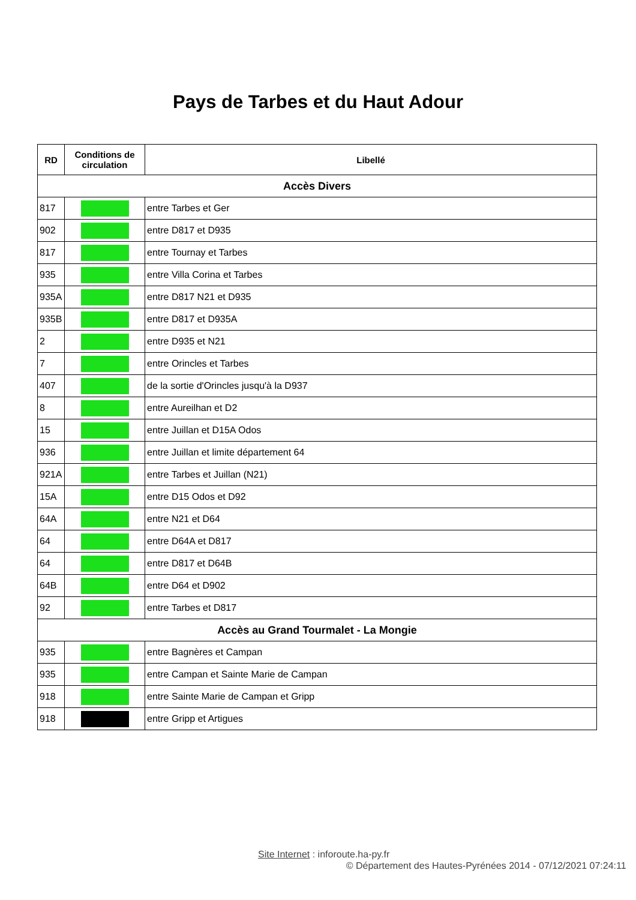Pays de Tarbes et du Haut Adour
| RD | Conditions de circulation | Libellé |
| --- | --- | --- |
| Accès Divers | | |
| 817 | | entre Tarbes et Ger |
| 902 | | entre D817 et D935 |
| 817 | | entre Tournay et Tarbes |
| 935 | | entre Villa Corina et Tarbes |
| 935A | | entre D817 N21 et D935 |
| 935B | | entre D817 et D935A |
| 2 | | entre D935 et N21 |
| 7 | | entre Orincles et Tarbes |
| 407 | | de la sortie d'Orincles jusqu'à la D937 |
| 8 | | entre Aureilhan et D2 |
| 15 | | entre Juillan et D15A Odos |
| 936 | | entre Juillan et limite département 64 |
| 921A | | entre Tarbes et Juillan (N21) |
| 15A | | entre D15 Odos et D92 |
| 64A | | entre N21 et D64 |
| 64 | | entre D64A et D817 |
| 64 | | entre D817 et D64B |
| 64B | | entre D64 et D902 |
| 92 | | entre Tarbes et D817 |
| Accès au Grand Tourmalet - La Mongie | | |
| 935 | | entre Bagnères et Campan |
| 935 | | entre Campan et Sainte Marie de Campan |
| 918 | | entre Sainte Marie de Campan et Gripp |
| 918 | | entre Gripp et Artigues |
Site Internet : inforoute.ha-py.fr
© Département des Hautes-Pyrénées 2014 - 07/12/2021 07:24:11